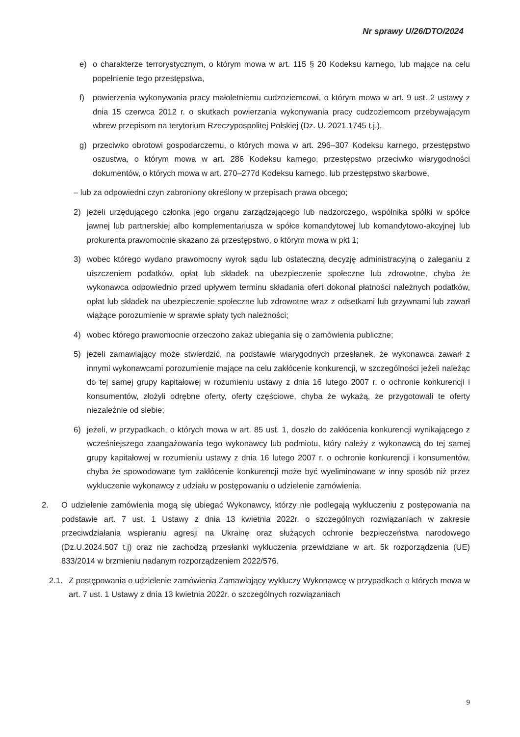Nr sprawy U/26/DTO/2024
e) o charakterze terrorystycznym, o którym mowa w art. 115 § 20 Kodeksu karnego, lub mające na celu popełnienie tego przestępstwa,
f) powierzenia wykonywania pracy małoletniemu cudzoziemcowi, o którym mowa w art. 9 ust. 2 ustawy z dnia 15 czerwca 2012 r. o skutkach powierzania wykonywania pracy cudzoziemcom przebywającym wbrew przepisom na terytorium Rzeczypospolitej Polskiej (Dz. U. 2021.1745 t.j.),
g) przeciwko obrotowi gospodarczemu, o których mowa w art. 296–307 Kodeksu karnego, przestępstwo oszustwa, o którym mowa w art. 286 Kodeksu karnego, przestępstwo przeciwko wiarygodności dokumentów, o których mowa w art. 270–277d Kodeksu karnego, lub przestępstwo skarbowe,
– lub za odpowiedni czyn zabroniony określony w przepisach prawa obcego;
2) jeżeli urzędującego członka jego organu zarządzającego lub nadzorczego, wspólnika spółki w spółce jawnej lub partnerskiej albo komplementariusza w spółce komandytowej lub komandytowo-akcyjnej lub prokurenta prawomocnie skazano za przestępstwo, o którym mowa w pkt 1;
3) wobec którego wydano prawomocny wyrok sądu lub ostateczną decyzję administracyjną o zaleganiu z uiszczeniem podatków, opłat lub składek na ubezpieczenie społeczne lub zdrowotne, chyba że wykonawca odpowiednio przed upływem terminu składania ofert dokonał płatności należnych podatków, opłat lub składek na ubezpieczenie społeczne lub zdrowotne wraz z odsetkami lub grzywnami lub zawarł wiążące porozumienie w sprawie spłaty tych należności;
4) wobec którego prawomocnie orzeczono zakaz ubiegania się o zamówienia publiczne;
5) jeżeli zamawiający może stwierdzić, na podstawie wiarygodnych przesłanek, że wykonawca zawarł z innymi wykonawcami porozumienie mające na celu zakłócenie konkurencji, w szczególności jeżeli należąc do tej samej grupy kapitałowej w rozumieniu ustawy z dnia 16 lutego 2007 r. o ochronie konkurencji i konsumentów, złożyli odrębne oferty, oferty częściowe, chyba że wykażą, że przygotowali te oferty niezależnie od siebie;
6) jeżeli, w przypadkach, o których mowa w art. 85 ust. 1, doszło do zakłócenia konkurencji wynikającego z wcześniejszego zaangażowania tego wykonawcy lub podmiotu, który należy z wykonawcą do tej samej grupy kapitałowej w rozumieniu ustawy z dnia 16 lutego 2007 r. o ochronie konkurencji i konsumentów, chyba że spowodowane tym zakłócenie konkurencji może być wyeliminowane w inny sposób niż przez wykluczenie wykonawcy z udziału w postępowaniu o udzielenie zamówienia.
2. O udzielenie zamówienia mogą się ubiegać Wykonawcy, którzy nie podlegają wykluczeniu z postępowania na podstawie art. 7 ust. 1 Ustawy z dnia 13 kwietnia 2022r. o szczególnych rozwiązaniach w zakresie przeciwdziałania wspieraniu agresji na Ukrainę oraz służących ochronie bezpieczeństwa narodowego (Dz.U.2024.507 t.j) oraz nie zachodzą przesłanki wykluczenia przewidziane w art. 5k rozporządzenia (UE) 833/2014 w brzmieniu nadanym rozporządzeniem 2022/576.
2.1. Z postępowania o udzielenie zamówienia Zamawiający wykluczy Wykonawcę w przypadkach o których mowa w art. 7 ust. 1 Ustawy z dnia 13 kwietnia 2022r. o szczególnych rozwiązaniach
9